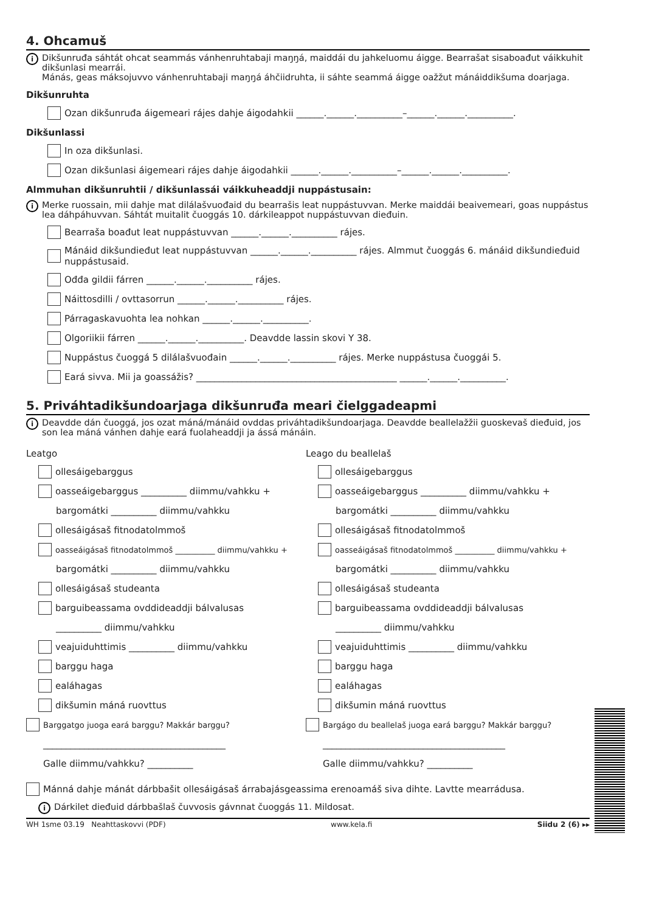4. Ohcamuš
i
Dikšunruđa sáhtát ohcat seammás vánhenruhtabaji maŋŋá, maiddái du jahkeluomu áigge. Bearrašat sisaboađut váikkuhit dikšunlasi mearrái.
Mánás, geas máksojuvvo vánhenruhtabaji maŋŋá áhčiidruhta, ii sáhte seammá áigge oažžut mánáiddikšuma doarjaga.
Dikšunruhta
Ozan dikšunruđa áigemeari rájes dahje áigodahkii ______.______.__________–______.______.__________.
Dikšunlassi
In oza dikšunlasi.
Ozan dikšunlasi áigemeari rájes dahje áigodahkii ______.______.__________–______.______.__________.
Almmuhan dikšunruhtii / dikšunlassái váikkuheaddji nuppástusain:
i
Merke ruossain, mii dahje mat dilálašvuođaid du bearrašis leat nuppástuvvan. Merke maiddái beaivemeari, goas nuppástus lea dáhpáhuvvan. Sáhtát muitalit čuoggás 10. dárkileappot nuppástuvvan dieđuin.
Bearraša boađut leat nuppástuvvan ______.______.__________ rájes.
Mánáid dikšundieđut leat nuppástuvvan ______.______.__________ rájes. Almmut čuoggás 6. mánáid dikšundieđuid nuppástusaid.
Ođđa gildii fárren ______.______.__________ rájes.
Náittosdilli / ovttasorrun ______.______.__________ rájes.
Párragaskavuohta lea nohkan ______.______.__________.
Olgoriikii fárren ______.______.__________. Deavdde lassin skovi Y 38.
Nuppástus čuoggá 5 dilálašvuođain ______.______.__________ rájes. Merke nuppástusa čuoggái 5.
Eará sivva. Mii ja goassážis? ____________________________________________ ______.______.__________.
5. Priváhtadikšundoarjaga dikšunruđa meari čielggadeapmi
i
Deavdde dán čuoggá, jos ozat máná/mánáid ovddas priváhtadikšundoarjaga. Deavdde beallelažžii guoskevaš dieđuid, jos son lea máná vánhen dahje eará fuolaheaddji ja ássá mánáin.
Leatgo
ollesáigebarggus
oasseáigebarggus __________ diimmu/vahkku +
bargomátki __________ diimmu/vahkku
ollesáigásaš fitnodatolmmoš
oasseáigásaš fitnodatolmmoš __________ diimmu/vahkku +
bargomátki __________ diimmu/vahkku
ollesáigásaš studeanta
barguibeassama ovddideaddji bálvalusas
__________ diimmu/vahkku
veajuiduhttimis __________ diimmu/vahkku
barggu haga
ealáhagas
dikšumin máná ruovttus
Barggatgo juoga eará barggu? Makkár barggu?
________________________________________
Galle diimmu/vahkku? __________
Leago du beallelaš
ollesáigebarggus
oasseáigebarggus __________ diimmu/vahkku +
bargomátki __________ diimmu/vahkku
ollesáigásaš fitnodatolmmoš
oasseáigásaš fitnodatolmmoš __________ diimmu/vahkku +
bargomátki __________ diimmu/vahkku
ollesáigásaš studeanta
barguibeassama ovddideaddji bálvalusas
__________ diimmu/vahkku
veajuiduhttimis __________ diimmu/vahkku
barggu haga
ealáhagas
dikšumin máná ruovttus
Bargágo du beallelaš juoga eará barggu? Makkár barggu?
________________________________________
Galle diimmu/vahkku? __________
Mánná dahje mánát dárbbašit ollesáigásaš árrabajásgeassima erenoamáš siva dihte. Lavtte mearrádusa.
i
Dárkilet dieđuid dárbbašlaš čuvvosis gávnnat čuoggás 11. Mildosat.
WH 1sme 03.19 Neahttaskovvi (PDF) www.kela.fi Siidu 2 (6) ▸▸